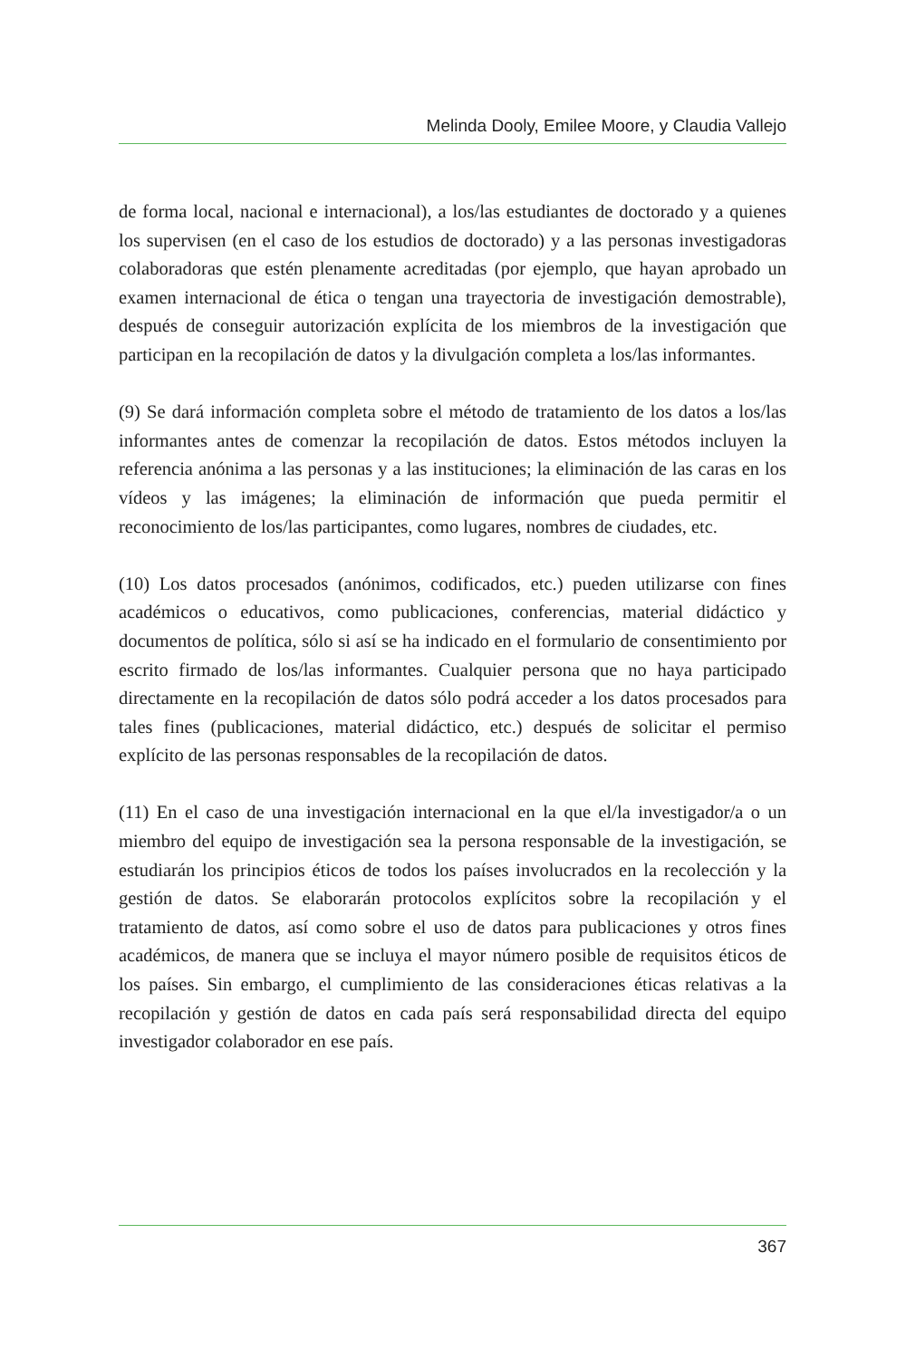Melinda Dooly, Emilee Moore, y Claudia Vallejo
de forma local, nacional e internacional), a los/las estudiantes de doctorado y a quienes los supervisen (en el caso de los estudios de doctorado) y a las personas investigadoras colaboradoras que estén plenamente acreditadas (por ejemplo, que hayan aprobado un examen internacional de ética o tengan una trayectoria de investigación demostrable), después de conseguir autorización explícita de los miembros de la investigación que participan en la recopilación de datos y la divulgación completa a los/las informantes.
(9) Se dará información completa sobre el método de tratamiento de los datos a los/las informantes antes de comenzar la recopilación de datos. Estos métodos incluyen la referencia anónima a las personas y a las instituciones; la eliminación de las caras en los vídeos y las imágenes; la eliminación de información que pueda permitir el reconocimiento de los/las participantes, como lugares, nombres de ciudades, etc.
(10) Los datos procesados (anónimos, codificados, etc.) pueden utilizarse con fines académicos o educativos, como publicaciones, conferencias, material didáctico y documentos de política, sólo si así se ha indicado en el formulario de consentimiento por escrito firmado de los/las informantes. Cualquier persona que no haya participado directamente en la recopilación de datos sólo podrá acceder a los datos procesados para tales fines (publicaciones, material didáctico, etc.) después de solicitar el permiso explícito de las personas responsables de la recopilación de datos.
(11) En el caso de una investigación internacional en la que el/la investigador/a o un miembro del equipo de investigación sea la persona responsable de la investigación, se estudiarán los principios éticos de todos los países involucrados en la recolección y la gestión de datos. Se elaborarán protocolos explícitos sobre la recopilación y el tratamiento de datos, así como sobre el uso de datos para publicaciones y otros fines académicos, de manera que se incluya el mayor número posible de requisitos éticos de los países. Sin embargo, el cumplimiento de las consideraciones éticas relativas a la recopilación y gestión de datos en cada país será responsabilidad directa del equipo investigador colaborador en ese país.
367